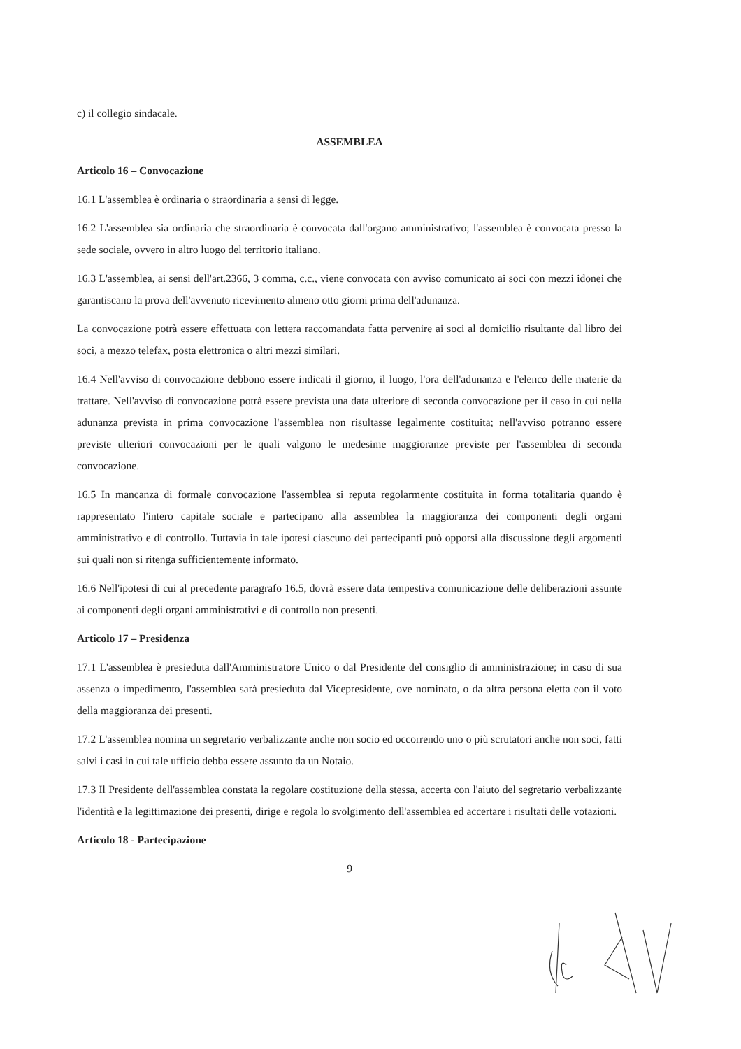c) il collegio sindacale.
ASSEMBLEA
Articolo 16 – Convocazione
16.1 L'assemblea è ordinaria o straordinaria a sensi di legge.
16.2 L'assemblea sia ordinaria che straordinaria è convocata dall'organo amministrativo; l'assemblea è convocata presso la sede sociale, ovvero in altro luogo del territorio italiano.
16.3 L'assemblea, ai sensi dell'art.2366, 3 comma, c.c., viene convocata con avviso comunicato ai soci con mezzi idonei che garantiscano la prova dell'avvenuto ricevimento almeno otto giorni prima dell'adunanza.
La convocazione potrà essere effettuata con lettera raccomandata fatta pervenire ai soci al domicilio risultante dal libro dei soci, a mezzo telefax, posta elettronica o altri mezzi similari.
16.4 Nell'avviso di convocazione debbono essere indicati il giorno, il luogo, l'ora dell'adunanza e l'elenco delle materie da trattare. Nell'avviso di convocazione potrà essere prevista una data ulteriore di seconda convocazione per il caso in cui nella adunanza prevista in prima convocazione l'assemblea non risultasse legalmente costituita; nell'avviso potranno essere previste ulteriori convocazioni per le quali valgono le medesime maggioranze previste per l'assemblea di seconda convocazione.
16.5 In mancanza di formale convocazione l'assemblea si reputa regolarmente costituita in forma totalitaria quando è rappresentato l'intero capitale sociale e partecipano alla assemblea la maggioranza dei componenti degli organi amministrativo e di controllo. Tuttavia in tale ipotesi ciascuno dei partecipanti può opporsi alla discussione degli argomenti sui quali non si ritenga sufficientemente informato.
16.6 Nell'ipotesi di cui al precedente paragrafo 16.5, dovrà essere data tempestiva comunicazione delle deliberazioni assunte ai componenti degli organi amministrativi e di controllo non presenti.
Articolo 17 – Presidenza
17.1 L'assemblea è presieduta dall'Amministratore Unico o dal Presidente del consiglio di amministrazione; in caso di sua assenza o impedimento, l'assemblea sarà presieduta dal Vicepresidente, ove nominato, o da altra persona eletta con il voto della maggioranza dei presenti.
17.2 L'assemblea nomina un segretario verbalizzante anche non socio ed occorrendo uno o più scrutatori anche non soci, fatti salvi i casi in cui tale ufficio debba essere assunto da un Notaio.
17.3 Il Presidente dell'assemblea constata la regolare costituzione della stessa, accerta con l'aiuto del segretario verbalizzante l'identità e la legittimazione dei presenti, dirige e regola lo svolgimento dell'assemblea ed accertare i risultati delle votazioni.
Articolo 18 - Partecipazione
9